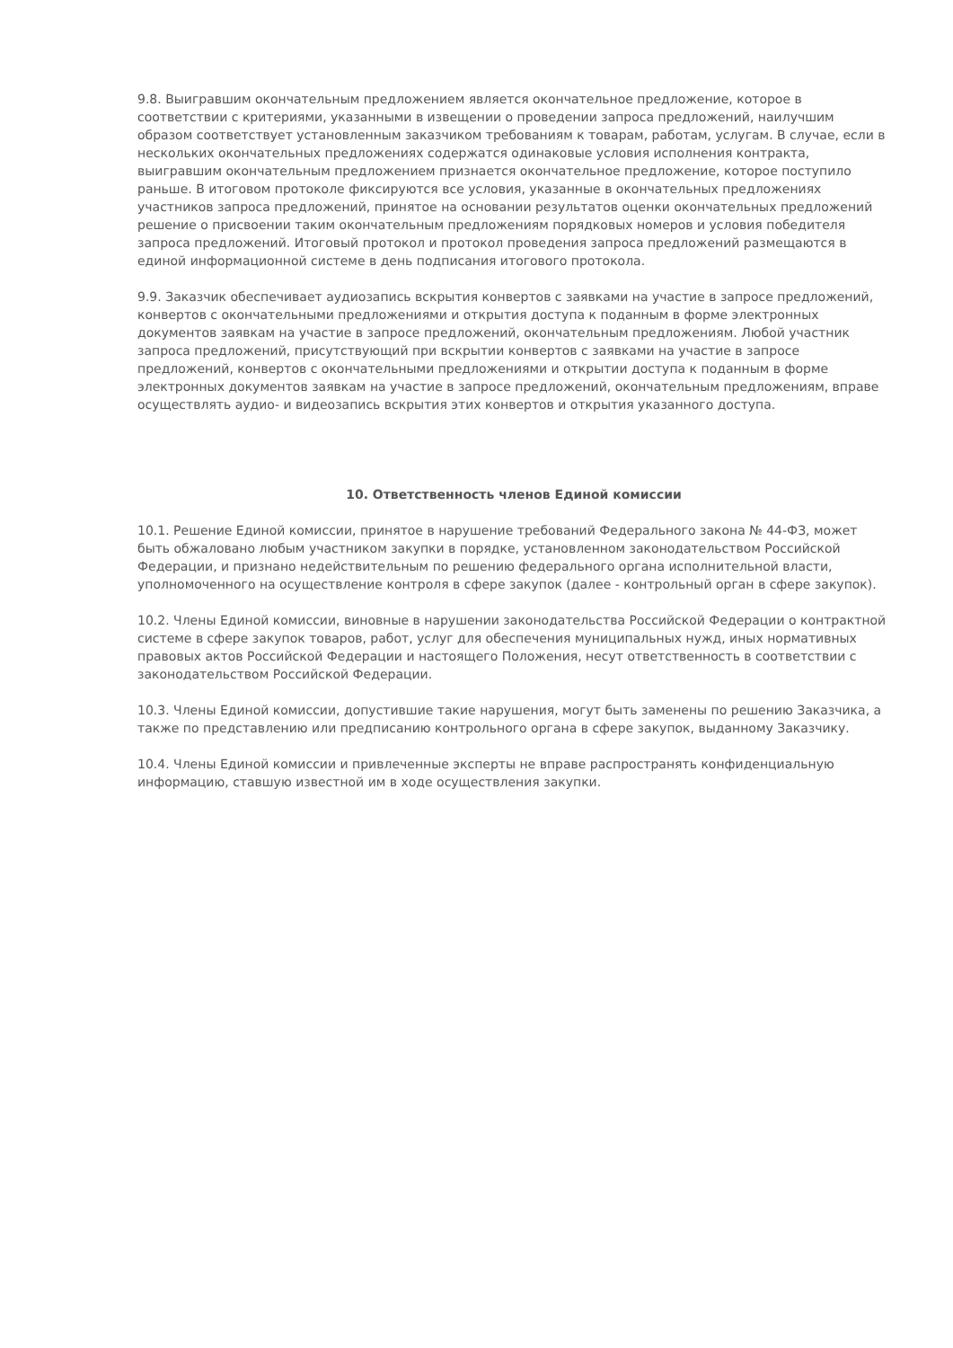9.8. Выигравшим окончательным предложением является окончательное предложение, которое в соответствии с критериями, указанными в извещении о проведении запроса предложений, наилучшим образом соответствует установленным заказчиком требованиям к товарам, работам, услугам. В случае, если в нескольких окончательных предложениях содержатся одинаковые условия исполнения контракта, выигравшим окончательным предложением признается окончательное предложение, которое поступило раньше. В итоговом протоколе фиксируются все условия, указанные в окончательных предложениях участников запроса предложений, принятое на основании результатов оценки окончательных предложений решение о присвоении таким окончательным предложениям порядковых номеров и условия победителя запроса предложений. Итоговый протокол и протокол проведения запроса предложений размещаются в единой информационной системе в день подписания итогового протокола.
9.9. Заказчик обеспечивает аудиозапись вскрытия конвертов с заявками на участие в запросе предложений, конвертов с окончательными предложениями и открытия доступа к поданным в форме электронных документов заявкам на участие в запросе предложений, окончательным предложениям. Любой участник запроса предложений, присутствующий при вскрытии конвертов с заявками на участие в запросе предложений, конвертов с окончательными предложениями и открытии доступа к поданным в форме электронных документов заявкам на участие в запросе предложений, окончательным предложениям, вправе осуществлять аудио- и видеозапись вскрытия этих конвертов и открытия указанного доступа.
10. Ответственность членов Единой комиссии
10.1. Решение Единой комиссии, принятое в нарушение требований Федерального закона № 44-ФЗ, может быть обжаловано любым участником закупки в порядке, установленном законодательством Российской Федерации, и признано недействительным по решению федерального органа исполнительной власти, уполномоченного на осуществление контроля в сфере закупок (далее - контрольный орган в сфере закупок).
10.2. Члены Единой комиссии, виновные в нарушении законодательства Российской Федерации о контрактной системе в сфере закупок товаров, работ, услуг для обеспечения муниципальных нужд, иных нормативных правовых актов Российской Федерации и настоящего Положения, несут ответственность в соответствии с законодательством Российской Федерации.
10.3. Члены Единой комиссии, допустившие такие нарушения, могут быть заменены по решению Заказчика, а также по представлению или предписанию контрольного органа в сфере закупок, выданному Заказчику.
10.4. Члены Единой комиссии и привлеченные эксперты не вправе распространять конфиденциальную информацию, ставшую известной им в ходе осуществления закупки.